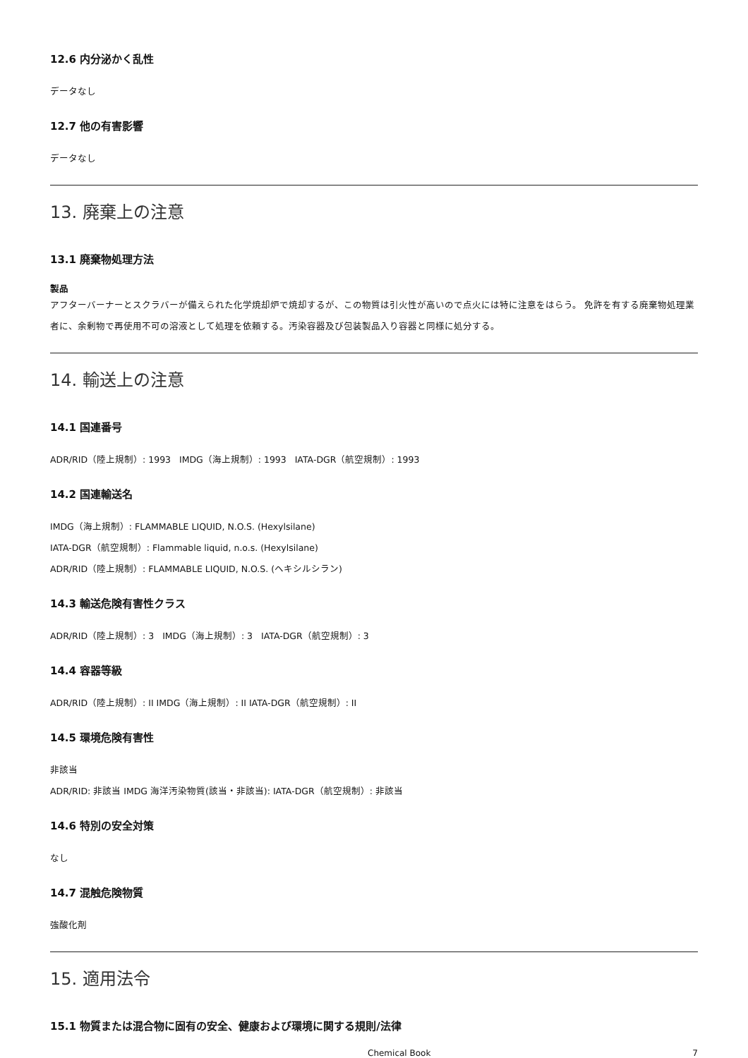12.6 内分泌かく乱性
データなし
12.7 他の有害影響
データなし
13. 廃棄上の注意
13.1 廃棄物処理方法
製品
アフターバーナーとスクラバーが備えられた化学焼却炉で焼却するが、この物質は引火性が高いので点火には特に注意をはらう。 免許を有する廃棄物処理業者に、余剰物で再使用不可の溶液として処理を依頼する。汚染容器及び包装製品入り容器と同様に処分する。
14. 輸送上の注意
14.1 国連番号
ADR/RID（陸上規制）: 1993 IMDG（海上規制）: 1993 IATA-DGR（航空規制）: 1993
14.2 国連輸送名
IMDG（海上規制）: FLAMMABLE LIQUID, N.O.S. (Hexylsilane)
IATA-DGR（航空規制）: Flammable liquid, n.o.s. (Hexylsilane)
ADR/RID（陸上規制）: FLAMMABLE LIQUID, N.O.S. (ヘキシルシラン)
14.3 輸送危険有害性クラス
ADR/RID（陸上規制）: 3 IMDG（海上規制）: 3 IATA-DGR（航空規制）: 3
14.4 容器等級
ADR/RID（陸上規制）: II IMDG（海上規制）: II IATA-DGR（航空規制）: II
14.5 環境危険有害性
非該当
ADR/RID: 非該当 IMDG 海洋汚染物質(該当・非該当): IATA-DGR（航空規制）: 非該当
14.6 特別の安全対策
なし
14.7 混触危険物質
強酸化剤
15. 適用法令
15.1 物質または混合物に固有の安全、健康および環境に関する規則/法律
Chemical Book 7